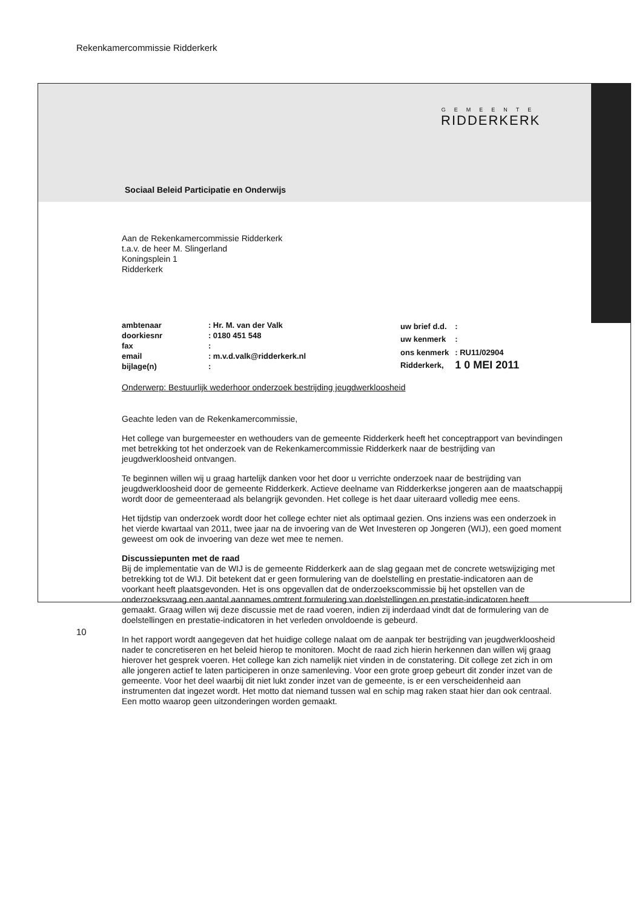Rekenkamercommissie Ridderkerk
GEMEENTE
RIDDERKERK
Sociaal Beleid Participatie en Onderwijs
Aan de Rekenkamercommissie Ridderkerk
t.a.v. de heer M. Slingerland
Koningsplein 1
Ridderkerk
| ambtenaar | : Hr. M. van der Valk |
| doorkiesnr | : 0180 451 548 |
| fax | : |
| email | : m.v.d.valk@ridderkerk.nl |
| bijlage(n) | : |
| uw brief d.d. | : |
| uw kenmerk | : |
| ons kenmerk | : RU11/02904 |
| Ridderkerk, | 1 0 MEI 2011 |
Onderwerp: Bestuurlijk wederhoor onderzoek bestrijding jeugdwerkloosheid
Geachte leden van de Rekenkamercommissie,
Het college van burgemeester en wethouders van de gemeente Ridderkerk heeft het conceptrapport van bevindingen met betrekking tot het onderzoek van de Rekenkamercommissie Ridderkerk naar de bestrijding van jeugdwerkloosheid ontvangen.
Te beginnen willen wij u graag hartelijk danken voor het door u verrichte onderzoek naar de bestrijding van jeugdwerkloosheid door de gemeente Ridderkerk. Actieve deelname van Ridderkerkse jongeren aan de maatschappij wordt door de gemeenteraad als belangrijk gevonden. Het college is het daar uiteraard volledig mee eens.
Het tijdstip van onderzoek wordt door het college echter niet als optimaal gezien. Ons inziens was een onderzoek in het vierde kwartaal van 2011, twee jaar na de invoering van de Wet Investeren op Jongeren (WIJ), een goed moment geweest om ook de invoering van deze wet mee te nemen.
Discussiepunten met de raad
Bij de implementatie van de WIJ is de gemeente Ridderkerk aan de slag gegaan met de concrete wetswijziging met betrekking tot de WIJ. Dit betekent dat er geen formulering van de doelstelling en prestatie-indicatoren aan de voorkant heeft plaatsgevonden. Het is ons opgevallen dat de onderzoekscommissie bij het opstellen van de onderzoeksvraag een aantal aannames omtrent formulering van doelstellingen en prestatie-indicatoren heeft gemaakt. Graag willen wij deze discussie met de raad voeren, indien zij inderdaad vindt dat de formulering van de doelstellingen en prestatie-indicatoren in het verleden onvoldoende is gebeurd.
In het rapport wordt aangegeven dat het huidige college nalaat om de aanpak ter bestrijding van jeugdwerkloosheid nader te concretiseren en het beleid hierop te monitoren. Mocht de raad zich hierin herkennen dan willen wij graag hierover het gesprek voeren. Het college kan zich namelijk niet vinden in de constatering. Dit college zet zich in om alle jongeren actief te laten participeren in onze samenleving. Voor een grote groep gebeurt dit zonder inzet van de gemeente. Voor het deel waarbij dit niet lukt zonder inzet van de gemeente, is er een verscheidenheid aan instrumenten dat ingezet wordt. Het motto dat niemand tussen wal en schip mag raken staat hier dan ook centraal. Een motto waarop geen uitzonderingen worden gemaakt.
10